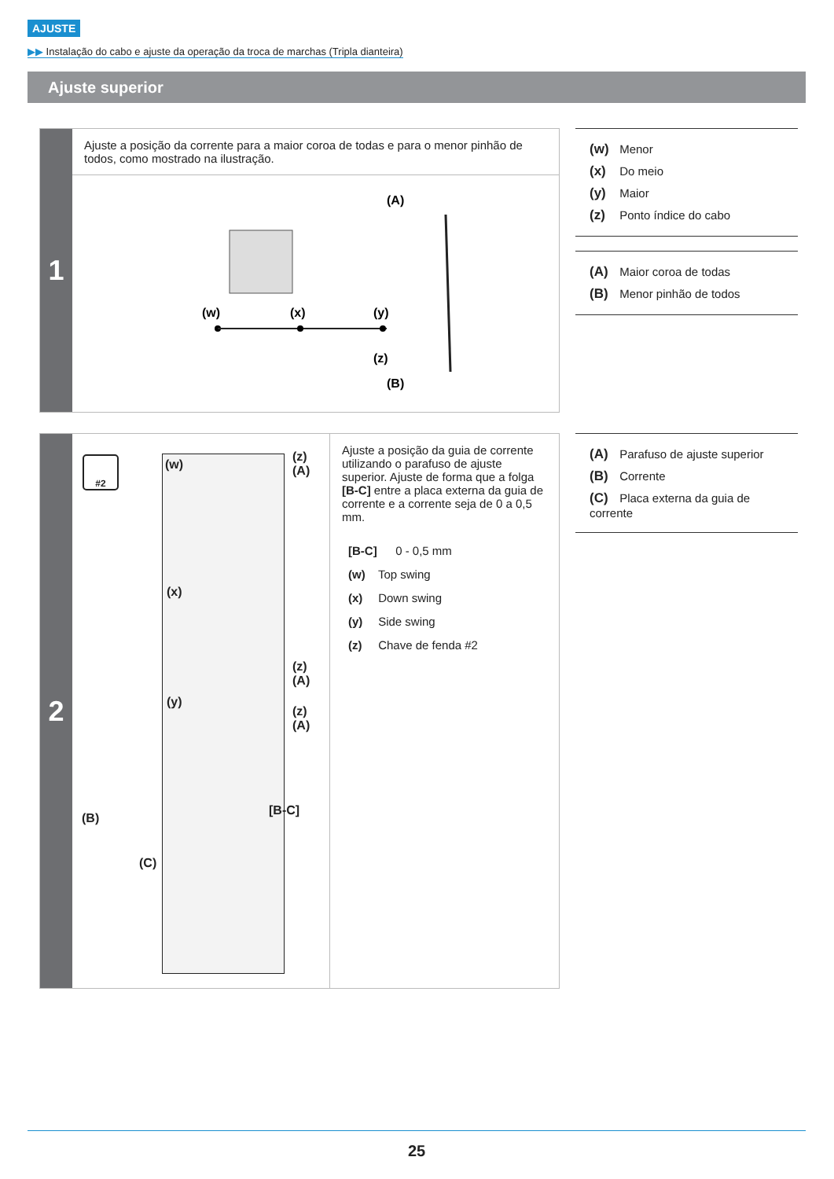AJUSTE
▶▶ Instalação do cabo e ajuste da operação da troca de marchas (Tripla dianteira)
Ajuste superior
1
Ajuste a posição da corrente para a maior coroa de todas e para o menor pinhão de todos, como mostrado na ilustração.
(A)
(w)
(x)
(y)
(z)
(B)
(w) Menor
(x) Do meio
(y) Maior
(z) Ponto índice do cabo
(A) Maior coroa de todas
(B) Menor pinhão de todos
2
#2 (w)
(x)
(y)
[B-C]
(z)
(A)
(z)
(A)
(z)
(A)
(B)
(C)
Ajuste a posição da guia de corrente utilizando o parafuso de ajuste superior. Ajuste de forma que a folga [B-C] entre a placa externa da guia de corrente e a corrente seja de 0 a 0,5 mm.
[B-C] 0 - 0,5 mm
(w) Top swing
(x) Down swing
(y) Side swing
(z) Chave de fenda #2
(A) Parafuso de ajuste superior
(B) Corrente
(C) Placa externa da guia de corrente
25